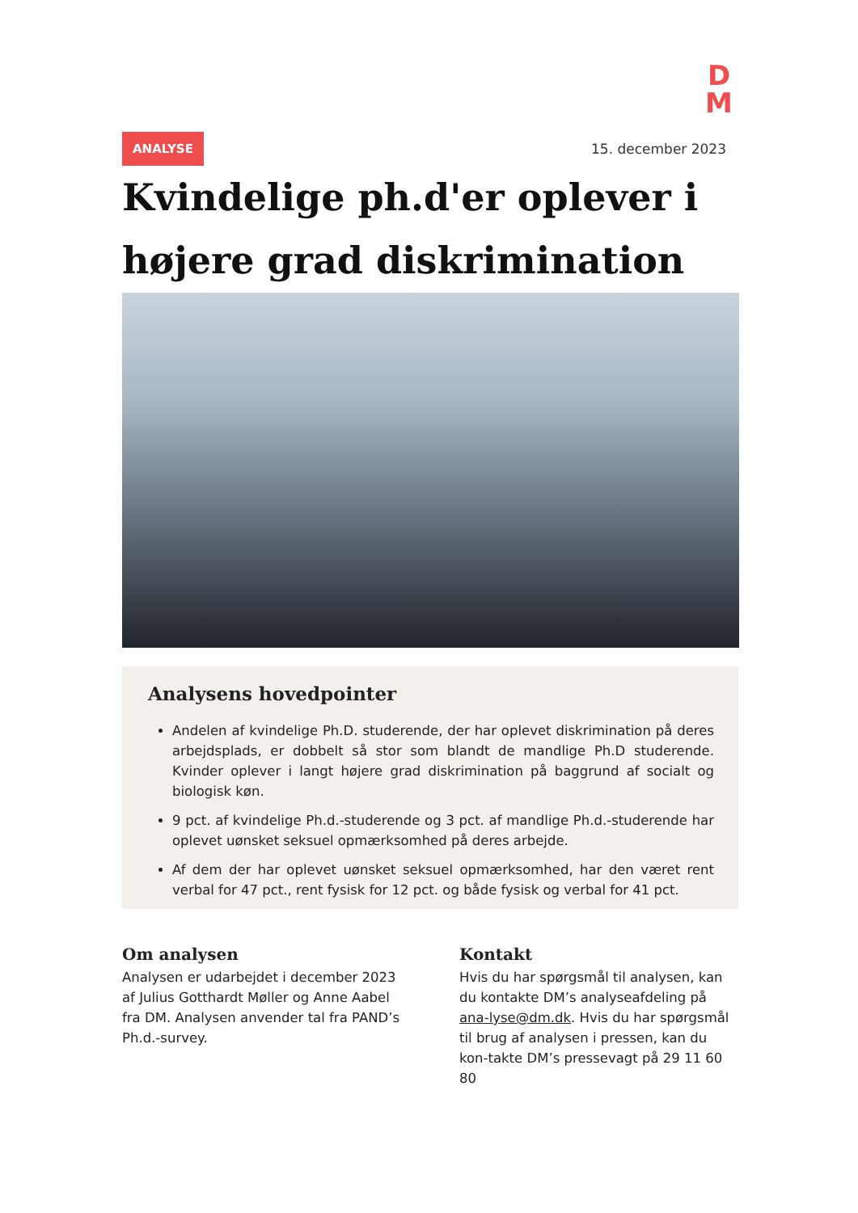D
M
ANALYSE 15. december 2023
Kvindelige ph.d'er oplever i højere grad diskrimination
Analysens hovedpointer
Andelen af kvindelige Ph.D. studerende, der har oplevet diskrimination på deres arbejdsplads, er dobbelt så stor som blandt de mandlige Ph.D studerende. Kvinder oplever i langt højere grad diskrimination på baggrund af socialt og biologisk køn.
9 pct. af kvindelige Ph.d.-studerende og 3 pct. af mandlige Ph.d.-studerende har oplevet uønsket seksuel opmærksomhed på deres arbejde.
Af dem der har oplevet uønsket seksuel opmærksomhed, har den været rent verbal for 47 pct., rent fysisk for 12 pct. og både fysisk og verbal for 41 pct.
Om analysen
Analysen er udarbejdet i december 2023 af Julius Gotthardt Møller og Anne Aabel fra DM. Analysen anvender tal fra PAND’s Ph.d.-survey.
Kontakt
Hvis du har spørgsmål til analysen, kan du kontakte DM’s analyseafdeling på ana-lyse@dm.dk. Hvis du har spørgsmål til brug af analysen i pressen, kan du kon-takte DM’s pressevagt på 29 11 60 80